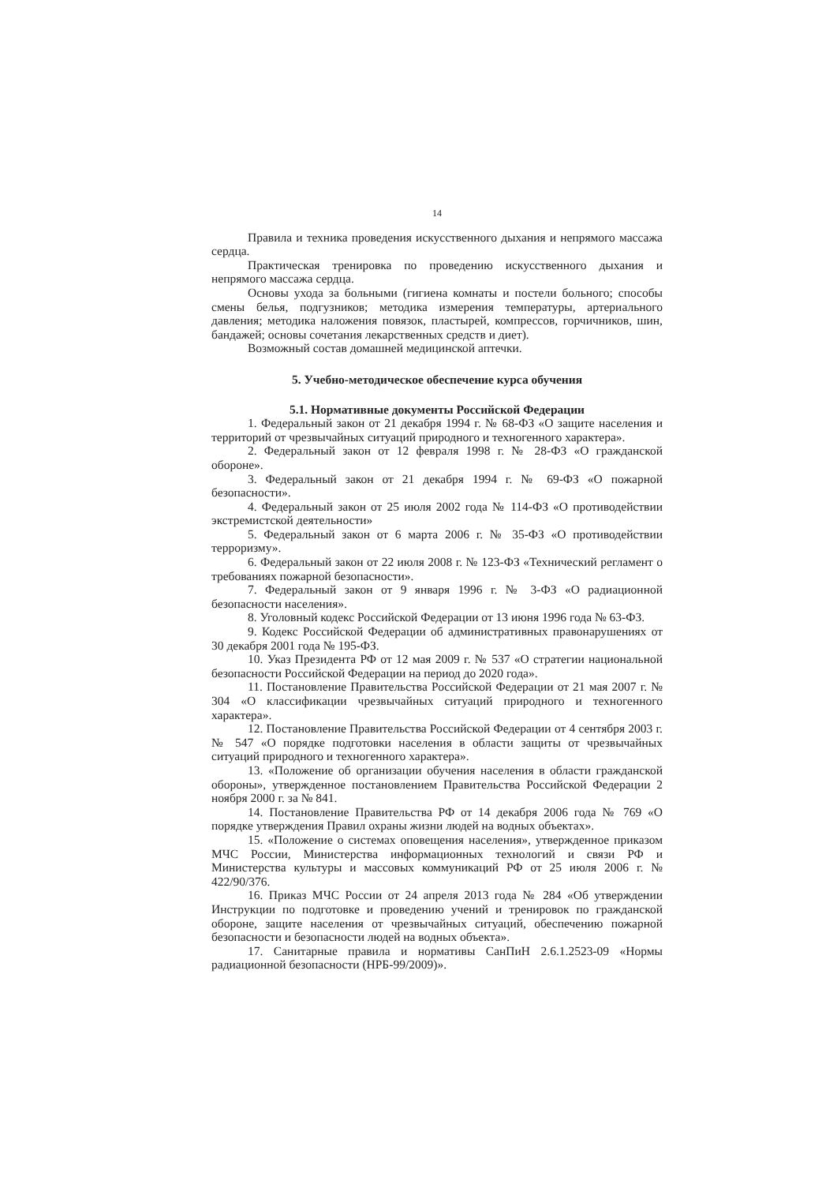14
Правила и техника проведения искусственного дыхания и непрямого массажа сердца.
Практическая тренировка по проведению искусственного дыхания и непрямого массажа сердца.
Основы ухода за больными (гигиена комнаты и постели больного; способы смены белья, подгузников; методика измерения температуры, артериального давления; методика наложения повязок, пластырей, компрессов, горчичников, шин, бандажей; основы сочетания лекарственных средств и диет).
Возможный состав домашней медицинской аптечки.
5. Учебно-методическое обеспечение курса обучения
5.1. Нормативные документы Российской Федерации
1. Федеральный закон от 21 декабря 1994 г. № 68-ФЗ «О защите населения и территорий от чрезвычайных ситуаций природного и техногенного характера».
2. Федеральный закон от 12 февраля 1998 г. № 28-ФЗ «О гражданской обороне».
3. Федеральный закон от 21 декабря 1994 г. № 69-ФЗ «О пожарной безопасности».
4. Федеральный закон от 25 июля 2002 года № 114-ФЗ «О противодействии экстремистской деятельности»
5. Федеральный закон от 6 марта 2006 г. № 35-ФЗ «О противодействии терроризму».
6. Федеральный закон от 22 июля 2008 г. № 123-ФЗ «Технический регламент о требованиях пожарной безопасности».
7. Федеральный закон от 9 января 1996 г. № 3-ФЗ «О радиационной безопасности населения».
8. Уголовный кодекс Российской Федерации от 13 июня 1996 года № 63-ФЗ.
9. Кодекс Российской Федерации об административных правонарушениях от 30 декабря 2001 года № 195-ФЗ.
10. Указ Президента РФ от 12 мая 2009 г. № 537 «О стратегии национальной безопасности Российской Федерации на период до 2020 года».
11. Постановление Правительства Российской Федерации от 21 мая 2007 г. № 304 «О классификации чрезвычайных ситуаций природного и техногенного характера».
12. Постановление Правительства Российской Федерации от 4 сентября 2003 г. № 547 «О порядке подготовки населения в области защиты от чрезвычайных ситуаций природного и техногенного характера».
13. «Положение об организации обучения населения в области гражданской обороны», утвержденное постановлением Правительства Российской Федерации 2 ноября 2000 г. за № 841.
14. Постановление Правительства РФ от 14 декабря 2006 года № 769 «О порядке утверждения Правил охраны жизни людей на водных объектах».
15. «Положение о системах оповещения населения», утвержденное приказом МЧС России, Министерства информационных технологий и связи РФ и Министерства культуры и массовых коммуникаций РФ от 25 июля 2006 г. № 422/90/376.
16. Приказ МЧС России от 24 апреля 2013 года № 284 «Об утверждении Инструкции по подготовке и проведению учений и тренировок по гражданской обороне, защите населения от чрезвычайных ситуаций, обеспечению пожарной безопасности и безопасности людей на водных объекта».
17. Санитарные правила и нормативы СанПиН 2.6.1.2523-09 «Нормы радиационной безопасности (НРБ-99/2009)».